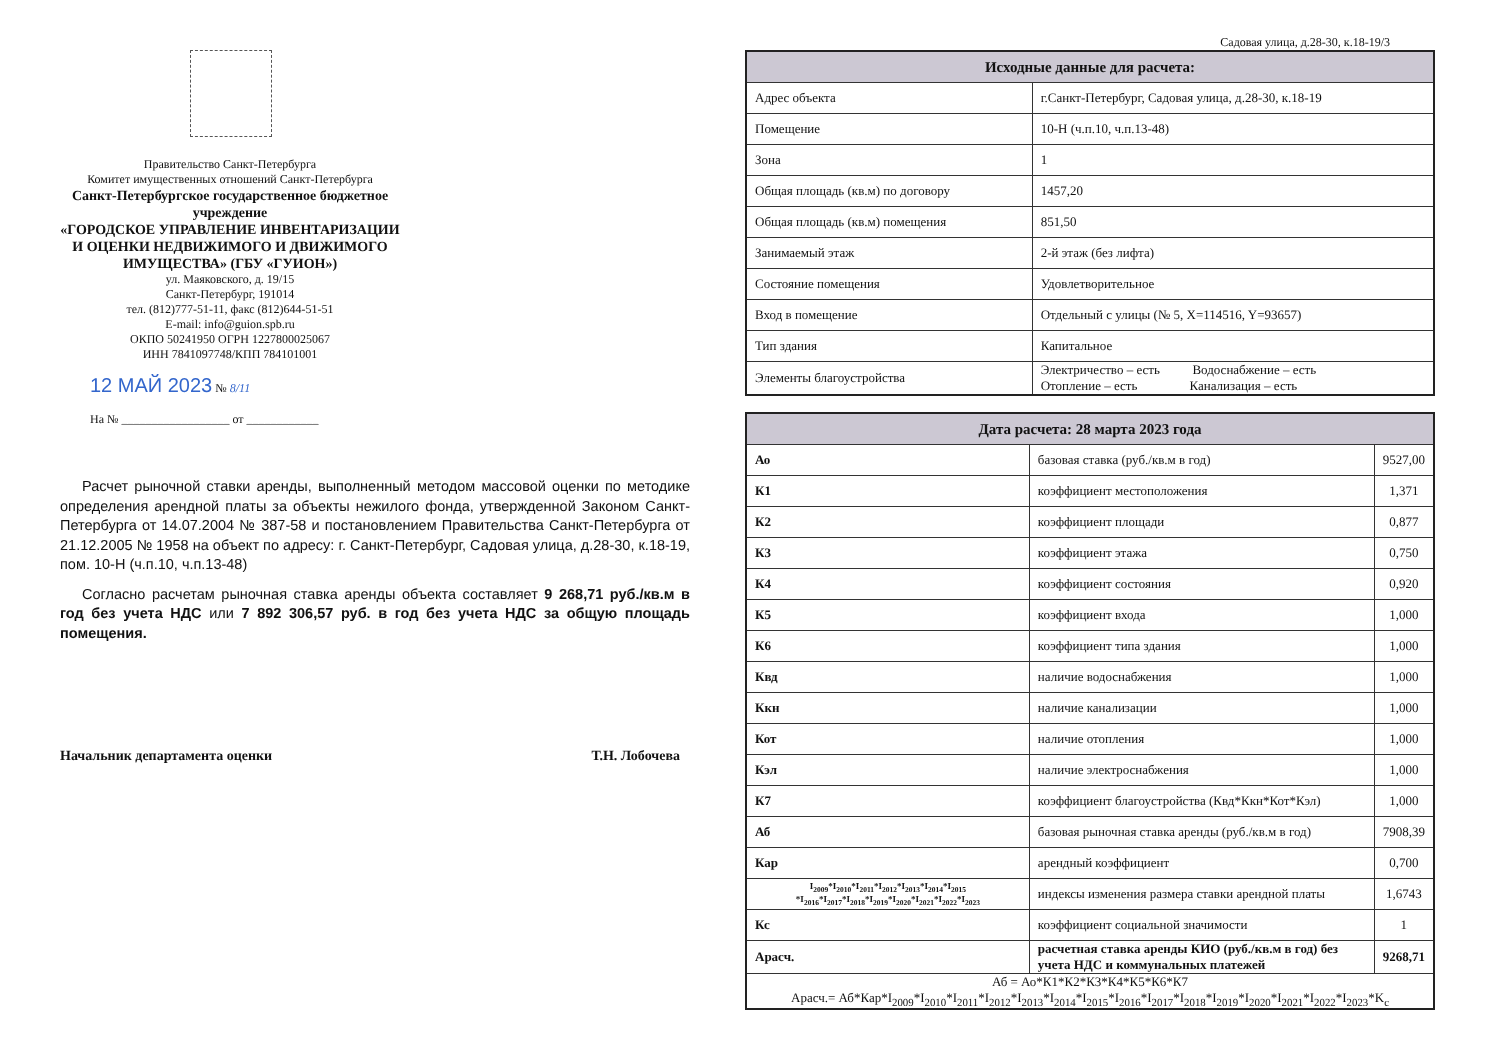Правительство Санкт-Петербурга
Комитет имущественных отношений Санкт-Петербурга
Санкт-Петербургское государственное бюджетное учреждение
«ГОРОДСКОЕ УПРАВЛЕНИЕ ИНВЕНТАРИЗАЦИИ И ОЦЕНКИ НЕДВИЖИМОГО И ДВИЖИМОГО ИМУЩЕСТВА» (ГБУ «ГУИОН»)
ул. Маяковского, д. 19/15
Санкт-Петербург, 191014
тел. (812)777-51-11, факс (812)644-51-51
E-mail: info@guion.spb.ru
ОКПО 50241950 ОГРН 1227800025067
ИНН 7841097748/КПП 784101001
12 МАЙ 2023 № 8/11
На № __________________ от ____________
Расчет рыночной ставки аренды, выполненный методом массовой оценки по методике определения арендной платы за объекты нежилого фонда, утвержденной Законом Санкт-Петербурга от 14.07.2004 № 387-58 и постановлением Правительства Санкт-Петербурга от 21.12.2005 № 1958 на объект по адресу: г. Санкт-Петербург, Садовая улица, д.28-30, к.18-19, пом. 10-Н (ч.п.10, ч.п.13-48)
Согласно расчетам рыночная ставка аренды объекта составляет 9 268,71 руб./кв.м в год без учета НДС или 7 892 306,57 руб. в год без учета НДС за общую площадь помещения.
Начальник департамента оценки Т.Н. Лобочева
Садовая улица, д.28-30, к.18-19/3
| Исходные данные для расчета: | |
| --- | --- |
| Адрес объекта | г.Санкт-Петербург, Садовая улица, д.28-30, к.18-19 |
| Помещение | 10-Н (ч.п.10, ч.п.13-48) |
| Зона | 1 |
| Общая площадь (кв.м) по договору | 1457,20 |
| Общая площадь (кв.м) помещения | 851,50 |
| Занимаемый этаж | 2-й этаж (без лифта) |
| Состояние помещения | Удовлетворительное |
| Вход в помещение | Отдельный с улицы (№ 5, X=114516, Y=93657) |
| Тип здания | Капитальное |
| Элементы благоустройства | Электричество – есть Водоснабжение – есть Отопление – есть Канализация – есть |
| Дата расчета: 28 марта 2023 года | | |
| --- | --- | --- |
| Ао | базовая ставка (руб./кв.м в год) | 9527,00 |
| К1 | коэффициент местоположения | 1,371 |
| К2 | коэффициент площади | 0,877 |
| К3 | коэффициент этажа | 0,750 |
| К4 | коэффициент состояния | 0,920 |
| К5 | коэффициент входа | 1,000 |
| К6 | коэффициент типа здания | 1,000 |
| Квд | наличие водоснабжения | 1,000 |
| Ккн | наличие канализации | 1,000 |
| Кот | наличие отопления | 1,000 |
| Кэл | наличие электроснабжения | 1,000 |
| К7 | коэффициент благоустройства (Квд*Ккн*Кот*Кэл) | 1,000 |
| Аб | базовая рыночная ставка аренды (руб./кв.м в год) | 7908,39 |
| Кар | арендный коэффициент | 0,700 |
| I<sub>2009</sub>*I<sub>2010</sub>*I<sub>2011</sub>*I<sub>2012</sub>*I<sub>2013</sub>*I<sub>2014</sub>*I<sub>2015</sub> *I<sub>2016</sub>*I<sub>2017</sub>*I<sub>2018</sub>*I<sub>2019</sub>*I<sub>2020</sub>*I<sub>2021</sub>*I<sub>2022</sub>*I<sub>2023</sub> | индексы изменения размера ставки арендной платы | 1,6743 |
| Кс | коэффициент социальной значимости | 1 |
| Арасч. | расчетная ставка аренды КИО (руб./кв.м в год) без учета НДС и коммунальных платежей | 9268,71 |
| Аб = Ао*К1*К2*К3*К4*К5*К6*К7 Арасч.= Аб*Кар*I<sub>2009</sub>*I<sub>2010</sub>*I<sub>2011</sub>*I<sub>2012</sub>*I<sub>2013</sub>*I<sub>2014</sub>*I<sub>2015</sub>*I<sub>2016</sub>*I<sub>2017</sub>*I<sub>2018</sub>*I<sub>2019</sub>*I<sub>2020</sub>*I<sub>2021</sub>*I<sub>2022</sub>*I<sub>2023</sub>*K<sub>c</sub> | | |